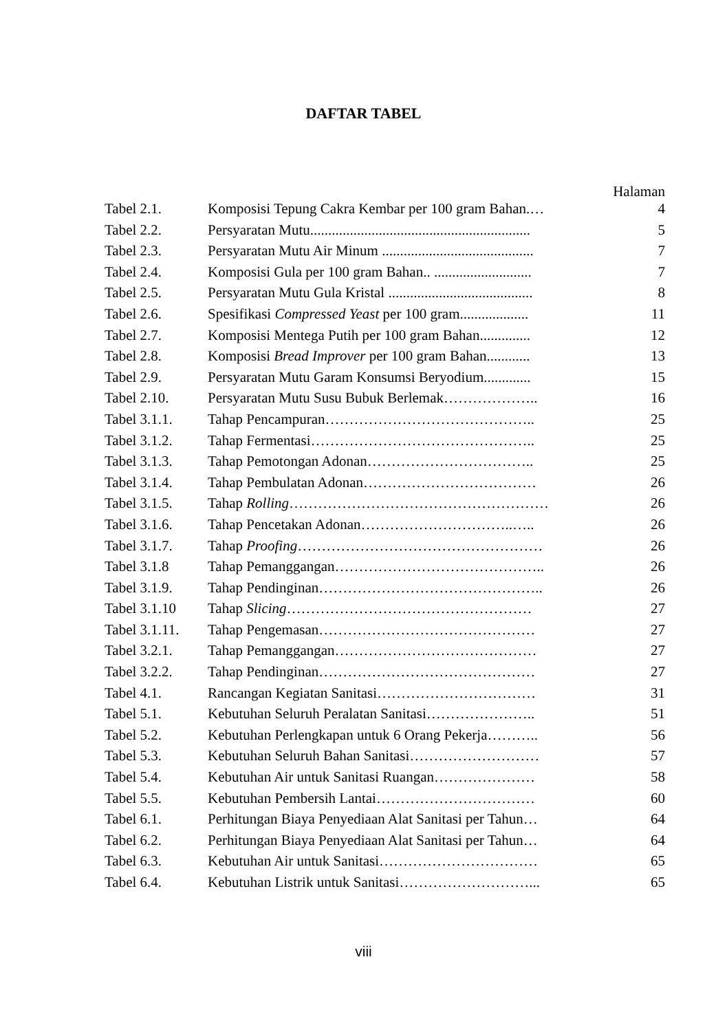DAFTAR TABEL
Halaman
| Tabel 2.1. | Komposisi Tepung Cakra Kembar per 100 gram Bahan.… | 4 |
| Tabel 2.2. | Persyaratan Mutu............................................................. | 5 |
| Tabel 2.3. | Persyaratan Mutu Air Minum .......................................... | 7 |
| Tabel 2.4. | Komposisi Gula per 100 gram Bahan.. ........................... | 7 |
| Tabel 2.5. | Persyaratan Mutu Gula Kristal ........................................ | 8 |
| Tabel 2.6. | Spesifikasi Compressed Yeast per 100 gram................... | 11 |
| Tabel 2.7. | Komposisi Mentega Putih per 100 gram Bahan.............. | 12 |
| Tabel 2.8. | Komposisi Bread Improver per 100 gram Bahan............ | 13 |
| Tabel 2.9. | Persyaratan Mutu Garam Konsumsi Beryodium............. | 15 |
| Tabel 2.10. | Persyaratan Mutu Susu Bubuk Berlemak……………….. | 16 |
| Tabel 3.1.1. | Tahap Pencampuran…………………………………….. | 25 |
| Tabel 3.1.2. | Tahap Fermentasi……………………………………….. | 25 |
| Tabel 3.1.3. | Tahap Pemotongan Adonan…………………………….. | 25 |
| Tabel 3.1.4. | Tahap Pembulatan Adonan……………………………… | 26 |
| Tabel 3.1.5. | Tahap Rolling ……………………………………………… | 26 |
| Tabel 3.1.6. | Tahap Pencetakan Adonan…………………………..….. | 26 |
| Tabel 3.1.7. | Tahap Proofing …………………………………………… | 26 |
| Tabel 3.1.8 | Tahap Pemanggangan…………………………………….. | 26 |
| Tabel 3.1.9. | Tahap Pendinginan……………………………………….. | 26 |
| Tabel 3.1.10 | Tahap Slicing …………………………………………… | 27 |
| Tabel 3.1.11. | Tahap Pengemasan……………………………………… | 27 |
| Tabel 3.2.1. | Tahap Pemanggangan…………………………………… | 27 |
| Tabel 3.2.2. | Tahap Pendinginan……………………………………… | 27 |
| Tabel 4.1. | Rancangan Kegiatan Sanitasi…………………………… | 31 |
| Tabel 5.1. | Kebutuhan Seluruh Peralatan Sanitasi………………….. | 51 |
| Tabel 5.2. | Kebutuhan Perlengkapan untuk 6 Orang Pekerja……….. | 56 |
| Tabel 5.3. | Kebutuhan Seluruh Bahan Sanitasi……………………… | 57 |
| Tabel 5.4. | Kebutuhan Air untuk Sanitasi Ruangan………………… | 58 |
| Tabel 5.5. | Kebutuhan Pembersih Lantai…………………………… | 60 |
| Tabel 6.1. | Perhitungan Biaya Penyediaan Alat Sanitasi per Tahun… | 64 |
| Tabel 6.2. | Perhitungan Biaya Penyediaan Alat Sanitasi per Tahun… | 64 |
| Tabel 6.3. | Kebutuhan Air untuk Sanitasi…………………………… | 65 |
| Tabel 6.4. | Kebutuhan Listrik untuk Sanitasi………………………... | 65 |
viii